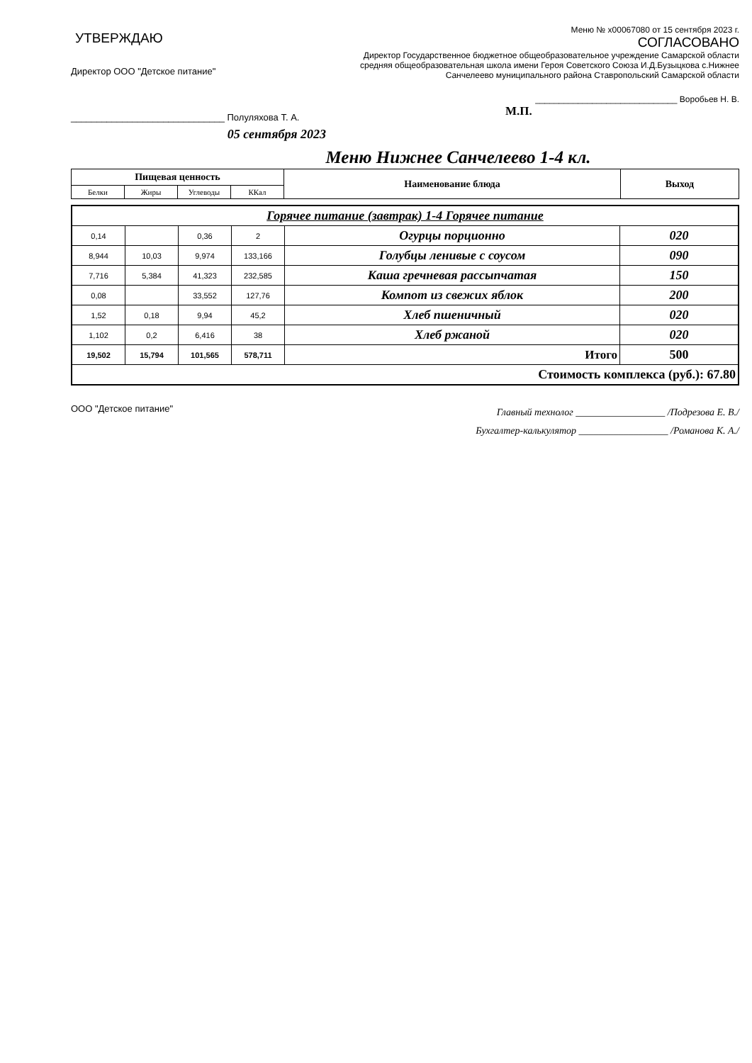УТВЕРЖДАЮ
Директор ООО "Детское питание"
______________________________ Полуляхова Т. А.
05 сентября 2023
Меню № х00067080 от 15 сентября 2023 г.
СОГЛАСОВАНО
Директор Государственное бюджетное общеобразовательное учреждение Самарской области средняя общеобразовательная школа имени Героя Советского Союза И.Д.Бузыцкова с.Нижнее Санчелеево муниципального района Ставропольский Самарской области
______________________________ Воробьев Н. В.
М.П.
Меню Нижнее Санчелеево 1-4 кл.
| Пищевая ценность | | | | Наименование блюда | Выход |
| --- | --- | --- | --- | --- | --- |
| Белки | Жиры | Углеводы | ККал | | |
| Горячее питание (завтрак) 1-4 Горячее питание | | | | | |
| 0,14 | | 0,36 | 2 | Огурцы порционно | 020 |
| 8,944 | 10,03 | 9,974 | 133,166 | Голубцы ленивые с соусом | 090 |
| 7,716 | 5,384 | 41,323 | 232,585 | Каша гречневая рассыпчатая | 150 |
| 0,08 | | 33,552 | 127,76 | Компот из свежих яблок | 200 |
| 1,52 | 0,18 | 9,94 | 45,2 | Хлеб пшеничный | 020 |
| 1,102 | 0,2 | 6,416 | 38 | Хлеб ржаной | 020 |
| 19,502 | 15,794 | 101,565 | 578,711 | Итого | 500 |
| Стоимость комплекса (руб.): 67.80 | | | | | |
ООО "Детское питание"
Главный технолог __________________ /Подрезова Е. В./
Бухгалтер-калькулятор __________________ /Романова К. А./